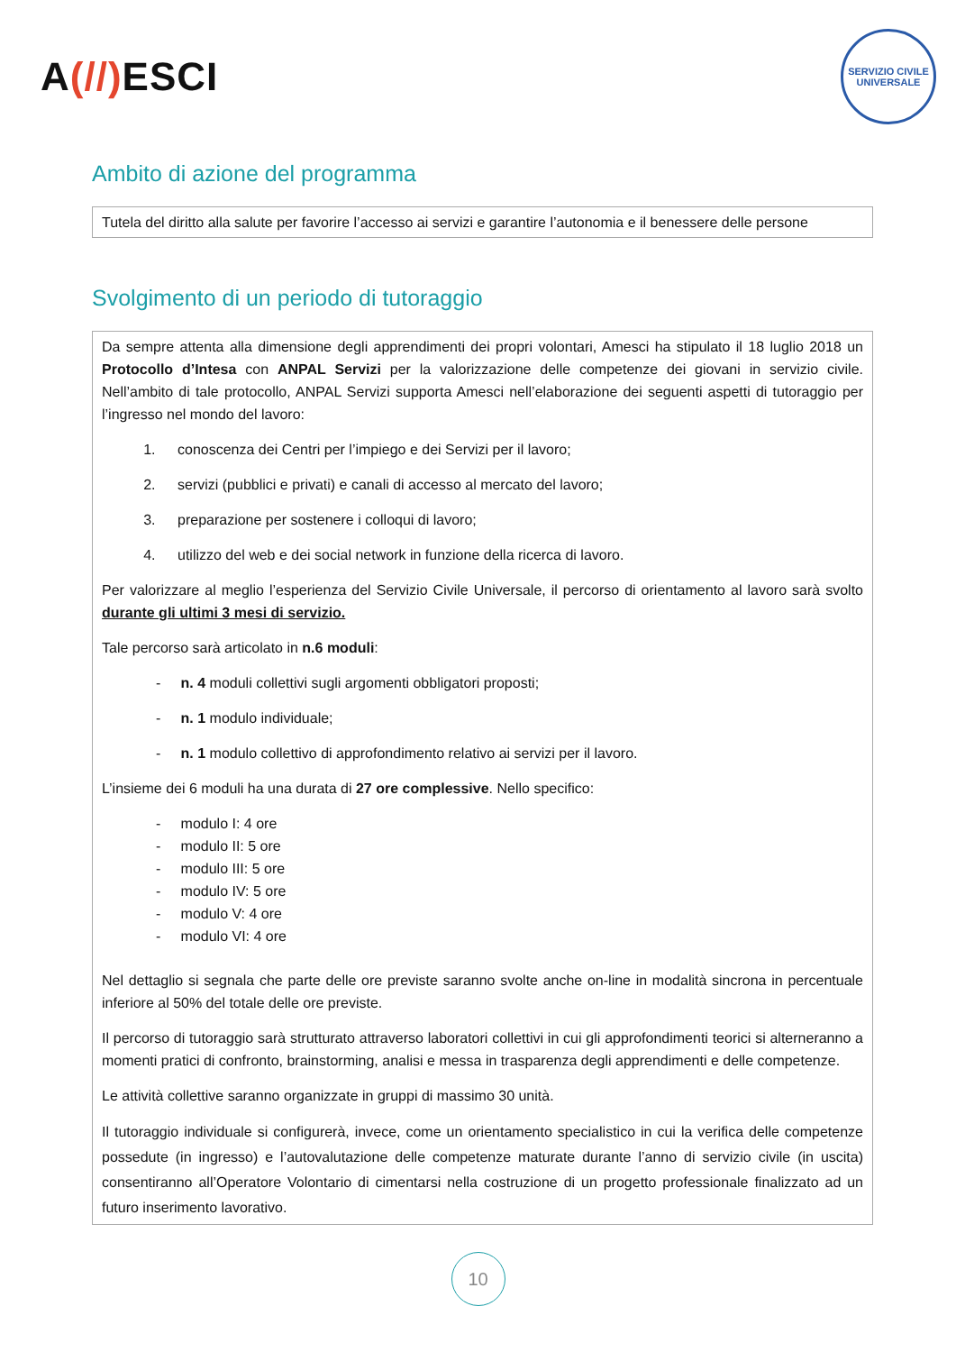A(//) ESCI
SERVIZIO CIVILE UNIVERSALE
Ambito di azione del programma
Tutela del diritto alla salute per favorire l’accesso ai servizi e garantire l’autonomia e il benessere delle persone
Svolgimento di un periodo di tutoraggio
Da sempre attenta alla dimensione degli apprendimenti dei propri volontari, Amesci ha stipulato il 18 luglio 2018 un Protocollo d’Intesa con ANPAL Servizi per la valorizzazione delle competenze dei giovani in servizio civile. Nell’ambito di tale protocollo, ANPAL Servizi supporta Amesci nell’elaborazione dei seguenti aspetti di tutoraggio per l’ingresso nel mondo del lavoro:
conoscenza dei Centri per l’impiego e dei Servizi per il lavoro;
servizi (pubblici e privati) e canali di accesso al mercato del lavoro;
preparazione per sostenere i colloqui di lavoro;
utilizzo del web e dei social network in funzione della ricerca di lavoro.
Per valorizzare al meglio l’esperienza del Servizio Civile Universale, il percorso di orientamento al lavoro sarà svolto durante gli ultimi 3 mesi di servizio.
Tale percorso sarà articolato in n.6 moduli:
- n. 4 moduli collettivi sugli argomenti obbligatori proposti;
- n. 1 modulo individuale;
- n. 1 modulo collettivo di approfondimento relativo ai servizi per il lavoro.
L’insieme dei 6 moduli ha una durata di 27 ore complessive. Nello specifico:
- modulo I: 4 ore
- modulo II: 5 ore
- modulo III: 5 ore
- modulo IV: 5 ore
- modulo V: 4 ore
- modulo VI: 4 ore
Nel dettaglio si segnala che parte delle ore previste saranno svolte anche on-line in modalità sincrona in percentuale inferiore al 50% del totale delle ore previste.
Il percorso di tutoraggio sarà strutturato attraverso laboratori collettivi in cui gli approfondimenti teorici si alterneranno a momenti pratici di confronto, brainstorming, analisi e messa in trasparenza degli apprendimenti e delle competenze.
Le attività collettive saranno organizzate in gruppi di massimo 30 unità.
Il tutoraggio individuale si configurerà, invece, come un orientamento specialistico in cui la verifica delle competenze possedute (in ingresso) e l’autovalutazione delle competenze maturate durante l’anno di servizio civile (in uscita) consentiranno all’Operatore Volontario di cimentarsi nella costruzione di un progetto professionale finalizzato ad un futuro inserimento lavorativo.
10